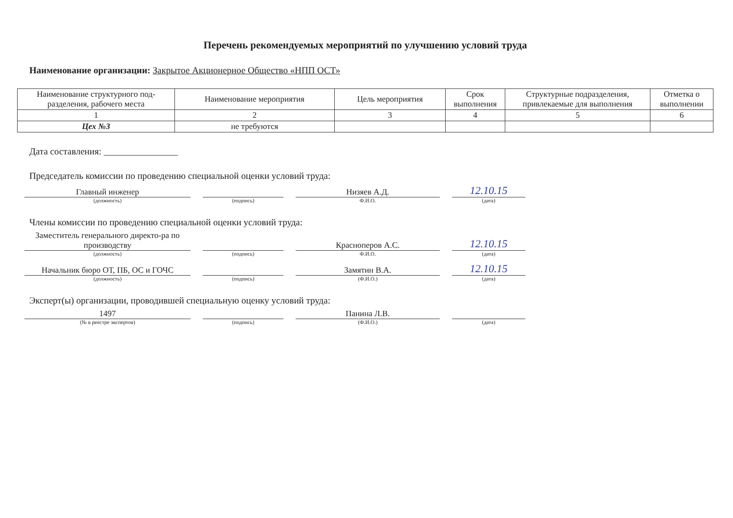Перечень рекомендуемых мероприятий по улучшению условий труда
Наименование организации: Закрытое Акционерное Общество «НПП ОСТ»
| Наименование структурного под-разделения, рабочего места | Наименование мероприятия | Цель мероприятия | Срок выполнения | Структурные подразделения, привлекаемые для выполнения | Отметка о выполнении |
| --- | --- | --- | --- | --- | --- |
| 1 | 2 | 3 | 4 | 5 | 6 |
| Цех №3 | не требуются | | | | |
Дата составления: ________________
Председатель комиссии по проведению специальной оценки условий труда:
Главный инженер
Низяев А.Д.
12.10.15
(должность) (подпись) Ф.И.О. (дата)
Члены комиссии по проведению специальной оценки условий труда:
Заместитель генерального директо-ра по производству
Красноперов А.С.
12.10.15
(должность) (подпись) Ф.И.О. (дата)
Начальник бюро ОТ, ПБ, ОС и ГОЧС
Замятин В.А.
12.10.15
(должность) (подпись) (Ф.И.О.) (дата)
Эксперт(ы) организации, проводившей специальную оценку условий труда:
1497
Панина Л.В.
(№ в реестре экспертов) (подпись) (Ф.И.О.) (дата)